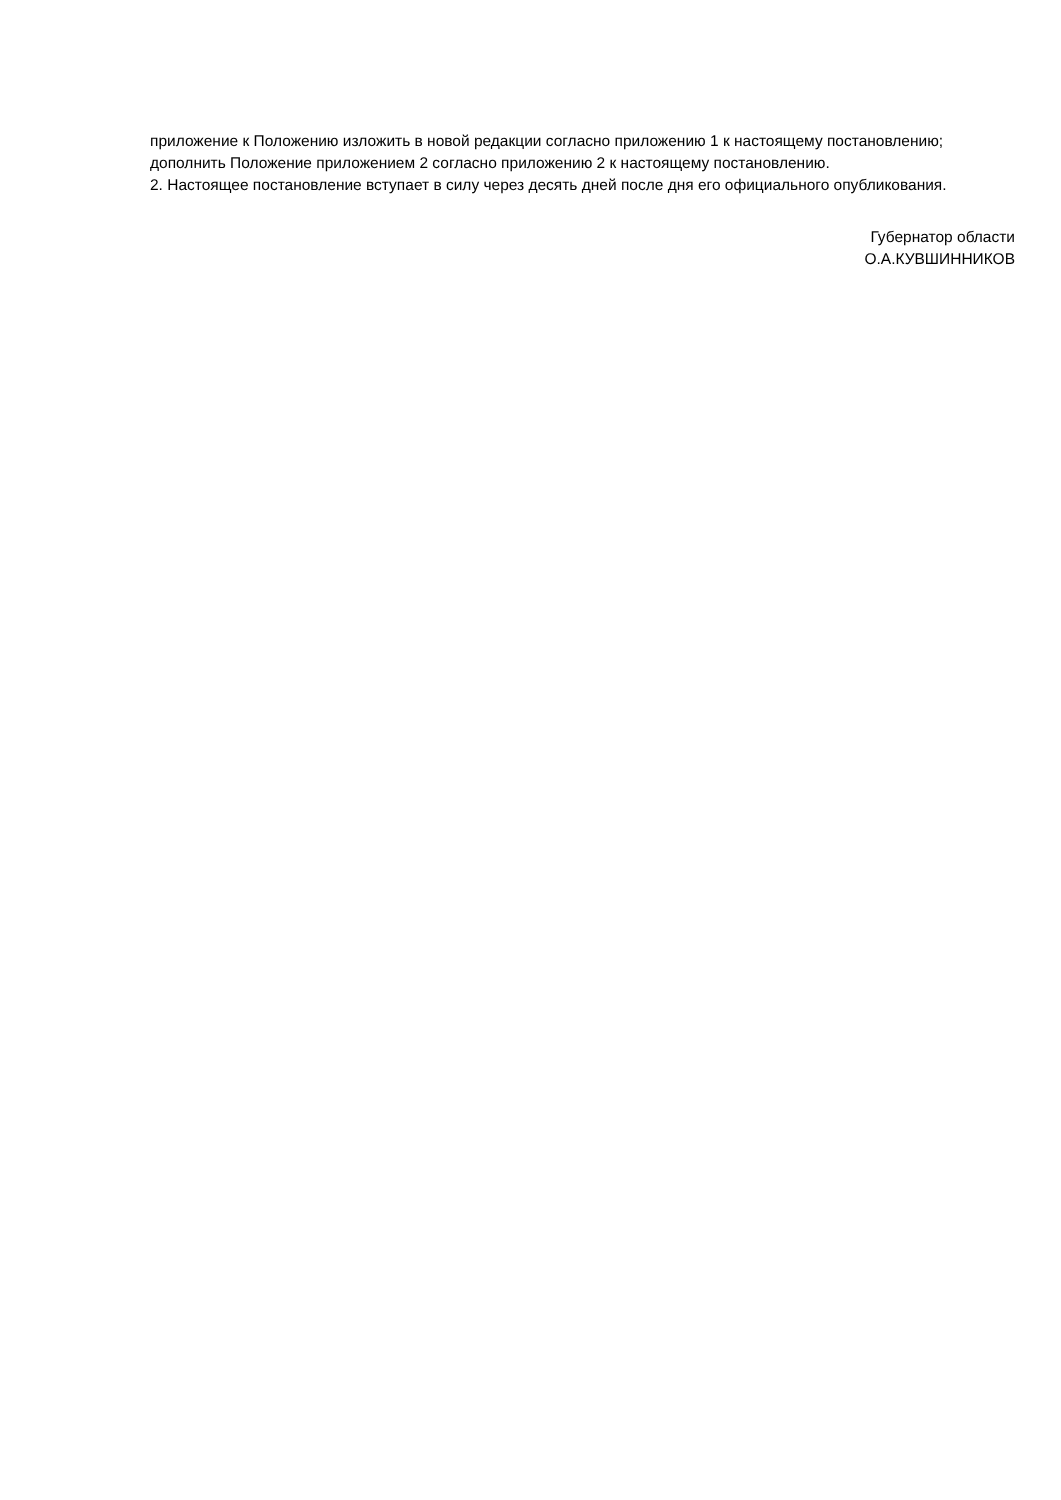приложение к Положению изложить в новой редакции согласно приложению 1 к настоящему постановлению;
дополнить Положение приложением 2 согласно приложению 2 к настоящему постановлению.
2. Настоящее постановление вступает в силу через десять дней после дня его официального опубликования.
Губернатор области
О.А.КУВШИННИКОВ